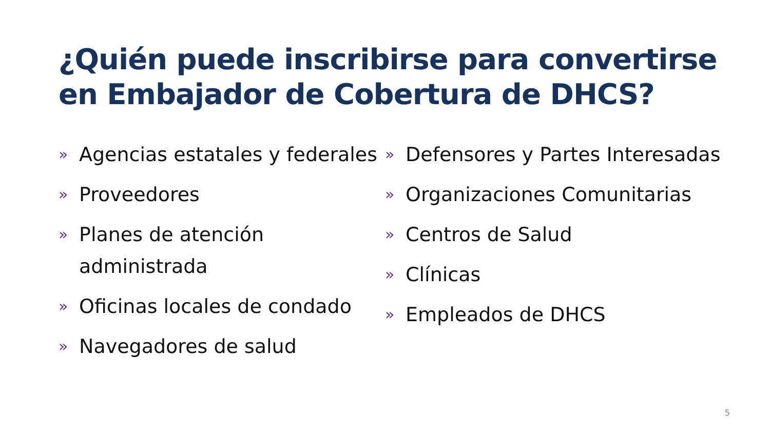¿Quién puede inscribirse para convertirse en Embajador de Cobertura de DHCS?
» Agencias estatales y federales
» Proveedores
» Planes de atención administrada
» Oficinas locales de condado
» Navegadores de salud
» Defensores y Partes Interesadas
» Organizaciones Comunitarias
» Centros de Salud
» Clínicas
» Empleados de DHCS
5